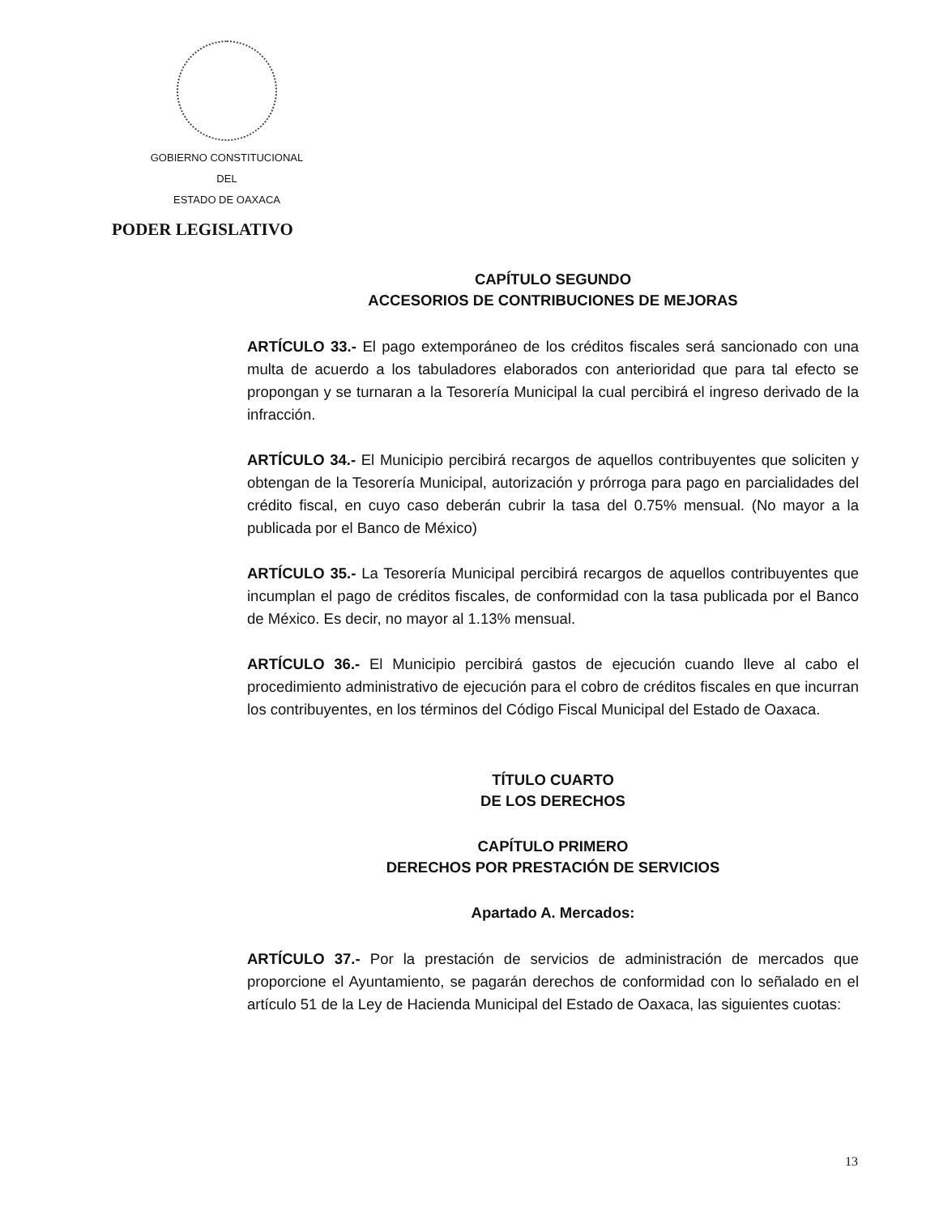GOBIERNO CONSTITUCIONAL
DEL
ESTADO DE OAXACA
PODER LEGISLATIVO
CAPÍTULO SEGUNDO
ACCESORIOS DE CONTRIBUCIONES DE MEJORAS
ARTÍCULO 33.- El pago extemporáneo de los créditos fiscales será sancionado con una multa de acuerdo a los tabuladores elaborados con anterioridad que para tal efecto se propongan y se turnaran a la Tesorería Municipal la cual percibirá el ingreso derivado de la infracción.
ARTÍCULO 34.- El Municipio percibirá recargos de aquellos contribuyentes que soliciten y obtengan de la Tesorería Municipal, autorización y prórroga para pago en parcialidades del crédito fiscal, en cuyo caso deberán cubrir la tasa del 0.75% mensual. (No mayor a la publicada por el Banco de México)
ARTÍCULO 35.- La Tesorería Municipal percibirá recargos de aquellos contribuyentes que incumplan el pago de créditos fiscales, de conformidad con la tasa publicada por el Banco de México. Es decir, no mayor al 1.13% mensual.
ARTÍCULO 36.- El Municipio percibirá gastos de ejecución cuando lleve al cabo el procedimiento administrativo de ejecución para el cobro de créditos fiscales en que incurran los contribuyentes, en los términos del Código Fiscal Municipal del Estado de Oaxaca.
TÍTULO CUARTO
DE LOS DERECHOS
CAPÍTULO PRIMERO
DERECHOS POR PRESTACIÓN DE SERVICIOS
Apartado A. Mercados:
ARTÍCULO 37.- Por la prestación de servicios de administración de mercados que proporcione el Ayuntamiento, se pagarán derechos de conformidad con lo señalado en el artículo 51 de la Ley de Hacienda Municipal del Estado de Oaxaca, las siguientes cuotas:
13